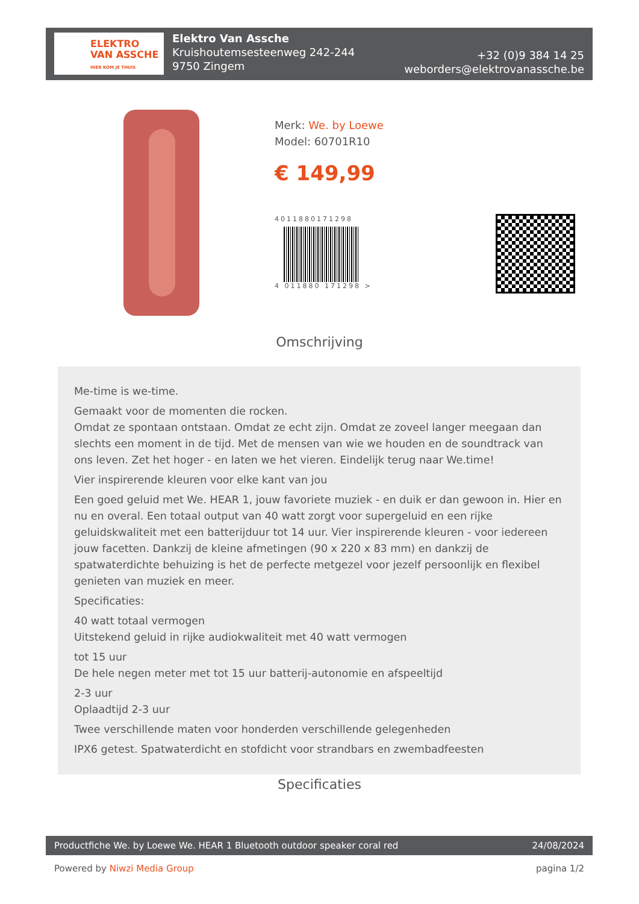ELEKTRO
VAN ASSCHE
HIER KOM JE THUIS
Elektro Van Assche
Kruishoutemsesteenweg 242-244
9750 Zingem
+32 (0)9 384 14 25
weborders@elektrovanassche.be
Merk: We. by Loewe
Model: 60701R10
€ 149,99
4011880171298
4 011880 171298 >
Omschrijving
Me-time is we-time.
Gemaakt voor de momenten die rocken.
Omdat ze spontaan ontstaan. Omdat ze echt zijn. Omdat ze zoveel langer meegaan dan slechts een moment in de tijd. Met de mensen van wie we houden en de soundtrack van ons leven. Zet het hoger - en laten we het vieren. Eindelijk terug naar We.time!
Vier inspirerende kleuren voor elke kant van jou
Een goed geluid met We. HEAR 1, jouw favoriete muziek - en duik er dan gewoon in. Hier en nu en overal. Een totaal output van 40 watt zorgt voor supergeluid en een rijke geluidskwaliteit met een batterijduur tot 14 uur. Vier inspirerende kleuren - voor iedereen jouw facetten. Dankzij de kleine afmetingen (90 x 220 x 83 mm) en dankzij de spatwaterdichte behuizing is het de perfecte metgezel voor jezelf persoonlijk en flexibel genieten van muziek en meer.
Specificaties:
40 watt totaal vermogen
Uitstekend geluid in rijke audiokwaliteit met 40 watt vermogen
tot 15 uur
De hele negen meter met tot 15 uur batterij-autonomie en afspeeltijd
2-3 uur
Oplaadtijd 2-3 uur
Twee verschillende maten voor honderden verschillende gelegenheden
IPX6 getest. Spatwaterdicht en stofdicht voor strandbars en zwembadfeesten
Specificaties
Productfiche We. by Loewe We. HEAR 1 Bluetooth outdoor speaker coral red 24/08/2024
Powered by Niwzi Media Group pagina 1/2